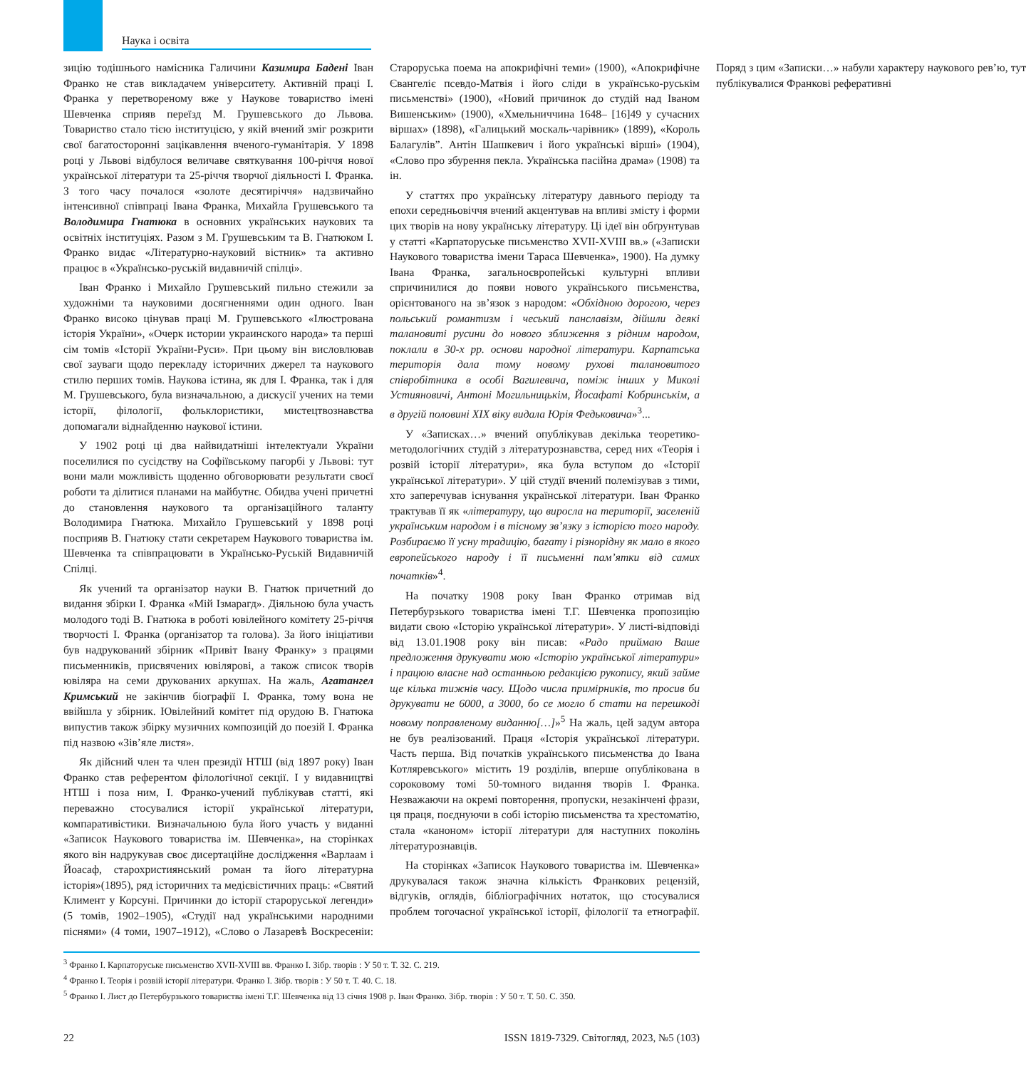Наука і освіта
зицію тодішнього намісника Галичини Казимира Бадені Іван Франко не став викладачем університету. Активній праці І. Франка у перетвореному вже у Наукове товариство імені Шевченка сприяв переїзд М. Грушевського до Львова. Товариство стало тією інституцією, у якій вчений зміг розкрити свої багатосторонні зацікавлення вченого-гуманітарія. У 1898 році у Львові відбулося величаве святкування 100-річчя нової української літератури та 25-річчя творчої діяльності І. Франка. З того часу почалося «золоте десятиріччя» надзвичайно інтенсивної співпраці Івана Франка, Михайла Грушевського та Володимира Гнатюка в основних українських наукових та освітніх інституціях. Разом з М. Грушевським та В. Гнатюком І. Франко видає «Літературно-науковий вістник» та активно працює в «Українсько-руській видавничій спілці».
Іван Франко і Михайло Грушевський пильно стежили за художніми та науковими досягненнями один одного. Іван Франко високо цінував праці М. Грушевського «Ілюстрована історія України», «Очерк истории украинского народа» та перші сім томів «Історії України-Руси». При цьому він висловлював свої зауваги щодо перекладу історичних джерел та наукового стилю перших томів. Наукова істина, як для І. Франка, так і для М. Грушевського, була визначальною, а дискусії учених на теми історії, філології, фольклористики, мистецтвознавства допомагали віднайденню наукової істини.
У 1902 році ці два найвидатніші інтелектуали України поселилися по сусідству на Софіївському пагорбі у Львові: тут вони мали можливість щоденно обговорювати результати своєї роботи та ділитися планами на майбутнє. Обидва учені причетні до становлення наукового та організаційного таланту Володимира Гнатюка. Михайло Грушевський у 1898 році посприяв В. Гнатюку стати секретарем Наукового товариства ім. Шевченка та співпрацювати в Українсько-Руській Видавничій Спілці.
Як учений та організатор науки В. Гнатюк причетний до видання збірки І. Франка «Мій Ізмарагд». Діяльною була участь молодого тоді В. Гнатюка в роботі ювілейного комітету 25-річчя творчості І. Франка (організатор та голова). За його ініціативи був надрукований збірник «Привіт Івану Франку» з працями письменників, присвячених ювілярові, а також список творів ювіляра на семи друкованих аркушах. На жаль, Агатангел Кримський не закінчив біографії І. Франка, тому вона не ввійшла у збірник. Ювілейний комітет під орудою В. Гнатюка випустив також збірку музичних композицій до поезій І. Франка під назвою «Зів’яле листя».
Як дійсний член та член президії НТШ (від 1897 року) Іван Франко став референтом філологічної секції. І у видавництві НТШ і поза ним, І. Франко-учений публікував статті, які переважно стосувалися історії української літератури, компаративістики. Визначальною була його участь у виданні «Записок Наукового товариства ім. Шевченка», на сторінках якого він надрукував своє дисертаційне дослідження «Варлаам і Йоасаф, старохристиянський роман та його літературна історія»(1895), ряд історичних та медієвістичних праць: «Святий Климент у Корсуні. Причинки до історії староруської легенди» (5 томів, 1902–1905), «Студії над українськими народними піснями» (4 томи, 1907–1912), «Слово о Лазаревѣ Воскресеніи: Староруська поема на апокрифічні теми» (1900), «Апокрифічне Євангеліє псевдо-Матвія і його сліди в українсько-руськім письменстві» (1900), «Новий причинок до студій над Іваном Вишенським» (1900), «Хмельниччина 1648– [16]49 у сучасних віршах» (1898), «Галицький москаль-чарівник» (1899), «Король Балагулів”. Антін Шашкевич і його українські вірші» (1904), «Слово про збурення пекла. Українська пасійна драма» (1908) та ін.
У статтях про українську літературу давнього періоду та епохи середньовіччя вчений акцентував на впливі змісту і форми цих творів на нову українську літературу. Ці ідеї він обґрунтував у статті «Карпаторуське письменство XVII-XVIII вв.» («Записки Наукового товариства імени Тараса Шевченка», 1900). На думку Івана Франка, загальноєвропейські культурні впливи спричинилися до появи нового українського письменства, орієнтованого на зв’язок з народом: «Обхідною дорогою, через польський романтизм і чеський панславізм, дійшли деякі талановиті русини до нового зближення з рідним народом, поклали в 30-х рр. основи народної літератури. Карпатська територія дала тому новому рухові талановитого співробітника в особі Вагилевича, поміж інших у Миколі Устияновичі, Антоні Могильницькім, Йосафаті Кобринськім, а в другій половині XIX віку видала Юрія Федьковича»<sup>3</sup>...
У «Записках…» вчений опублікував декілька теоретико-методологічних студій з літературознавства, серед них «Теорія і розвій історії літератури», яка була вступом до «Історії української літератури». У цій студії вчений полемізував з тими, хто заперечував існування української літератури. Іван Франко трактував її як «літературу, що виросла на території, заселеній українським народом і в тісному зв’язку з історією того народу. Розбираємо її усну традицію, багату і різнорідну як мало в якого европейського народу і її письменні пам’ятки від самих початків»<sup>4</sup>.
На початку 1908 року Іван Франко отримав від Петербурзького товариства імені Т.Г. Шевченка пропозицію видати свою «Історію української літератури». У листі-відповіді від 13.01.1908 року він писав: «Радо приймаю Ваше предложення друкувати мою «Історію української літератури» і працюю власне над останньою редакцією рукопису, який займе ще кілька тижнів часу. Щодо числа примірників, то просив би друкувати не 6000, а 3000, бо се могло б стати на перешкоді новому поправленому виданню[…]»<sup>5</sup> На жаль, цей задум автора не був реалізований. Праця «Історія української літератури. Часть перша. Від початків українського письменства до Івана Котляревського» містить 19 розділів, вперше опублікована в сороковому томі 50-томного видання творів І. Франка. Незважаючи на окремі повторення, пропуски, незакінчені фрази, ця праця, поєднуючи в собі історію письменства та хрестоматію, стала «каноном» історії літератури для наступних поколінь літературознавців.
На сторінках «Записок Наукового товариства ім. Шевченка» друкувалася також значна кількість Франкових рецензій, відгуків, оглядів, бібліографічних нотаток, що стосувалися проблем тогочасної української історії, філології та етнографії. Поряд з цим «Записки…» набули характеру наукового рев’ю, тут публікувалися Франкові реферативні
<sup>3</sup> Франко І. Карпаторуське письменство XVII-XVIII вв. Франко І. Зібр. творів : У 50 т. Т. 32. С. 219.
<sup>4</sup> Франко І. Теорія і розвій історії літератури. Франко І. Зібр. творів : У 50 т. Т. 40. С. 18.
<sup>5</sup> Франко І. Лист до Петербурзького товариства імені Т.Г. Шевченка від 13 січня 1908 р. Іван Франко. Зібр. творів : У 50 т. Т. 50. С. 350.
22 ISSN 1819-7329. Світогляд, 2023, №5 (103)